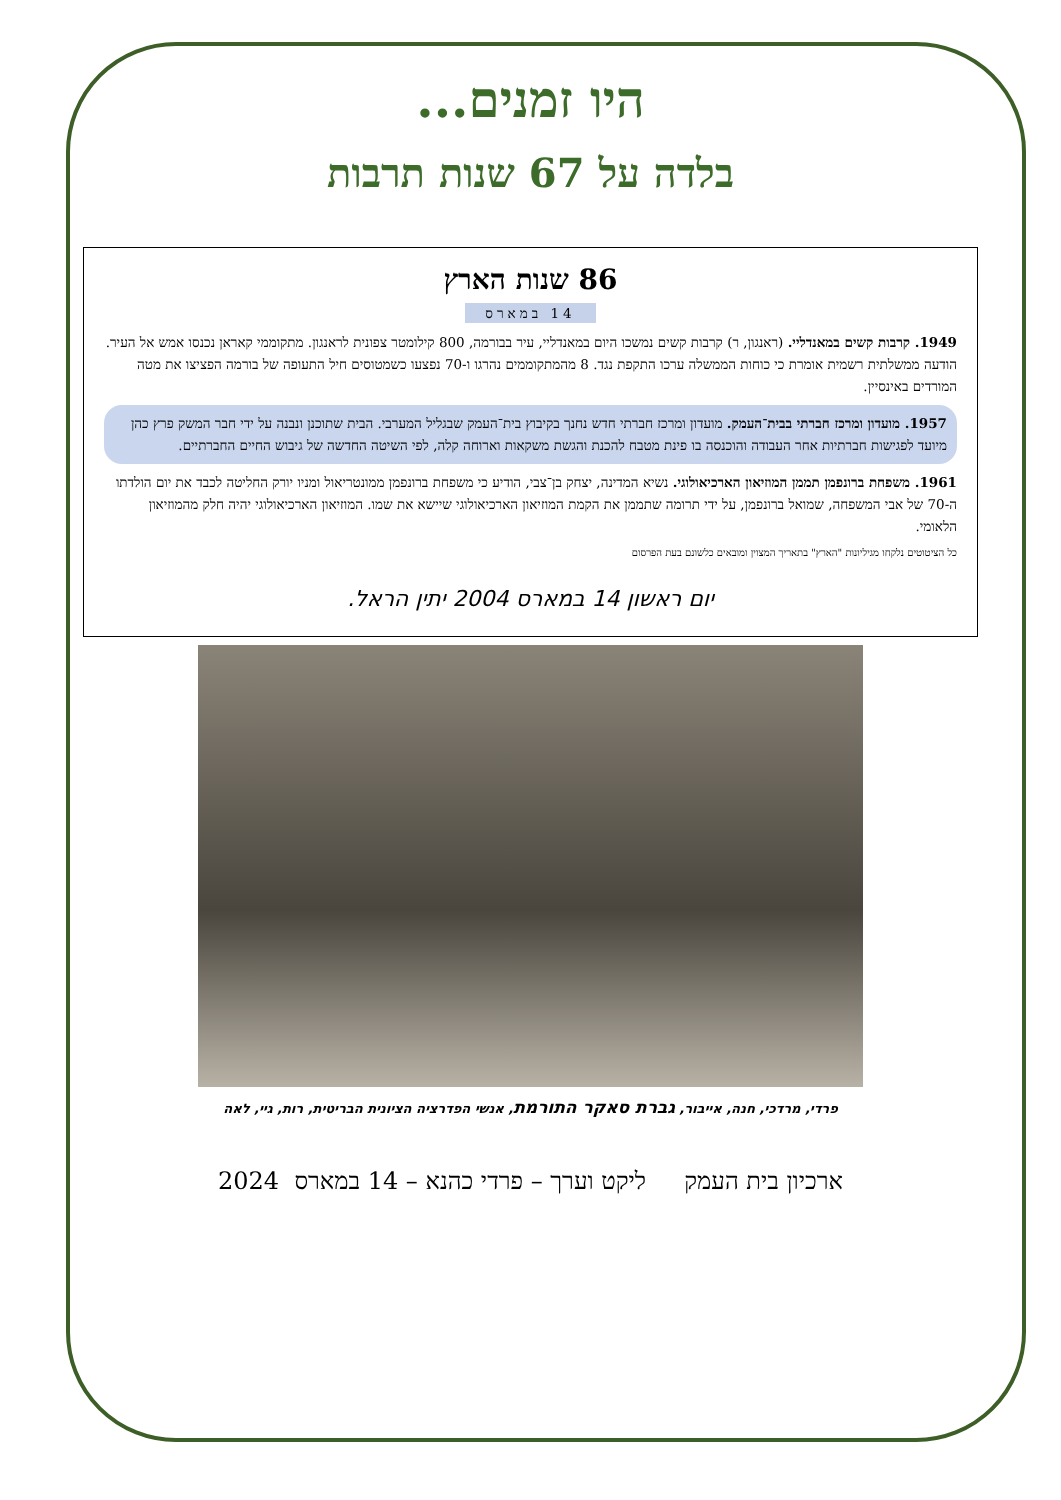היו זמנים...
בלדה על 67 שנות תרבות
86 שנות הארץ
14 במארס
1949. קרבות קשים במאנדליי. (ראנגון, ר) קרבות קשים נמשכו היום במאנדליי, עיר בבורמה, 800 קילומטר צפונית לראנגון. מתקוממי קאראן נכנסו אמש אל העיר. הודעה ממשלתית רשמית אומרת כי כוחות הממשלה ערכו התקפת נגד. 8 מהמתקוממים נהרגו ו-70 נפצעו כשמטוסים חיל התעופה של בורמה הפציצו את מטה המורדים באינסיין.
1957. מועדון ומרכז חברתי בבית־העמק. מועדון ומרכז חברתי חדש נחנך בקיבוץ בית־העמק שבגליל המערבי. הבית שתוכנן ונבנה על ידי חבר המשק פרץ כהן מיועד לפגישות חברתיות אחר העבודה והוכנסה בו פינת מטבח להכנת והגשת משקאות וארוחה קלה, לפי השיטה החדשה של גיבוש החיים החברתיים.
1961. משפחת ברונפמן תממן המוזיאון הארכיאולוגי. נשיא המדינה, יצחק בן־צבי, הודיע כי משפחת ברונפמן ממונטריאול ומניו יורק החליטה לכבד את יום הולדתו ה-70 של אבי המשפחה, שמואל ברונפמן, על ידי תרומה שתממן את הקמת המוזיאון הארכיאולוגי שיישא את שמו. המוזיאון הארכיאולוגי יהיה חלק מהמוזיאון הלאומי.
כל הציטוטים נלקחו מגיליונות "הארץ" בתאריך המצוין ומובאים כלשונם בעת הפרסום
יום ראשון 14 במארס 2004 יתין הראל.
פרדי, מרדכי, חנה, אייבור, גברת סאקר התורמת, אנשי הפדרציה הציונית הבריטית, רות, גיי, לאה
ארכיון בית העמק ליקט וערך – פרדי כהנא – 14 במארס 2024